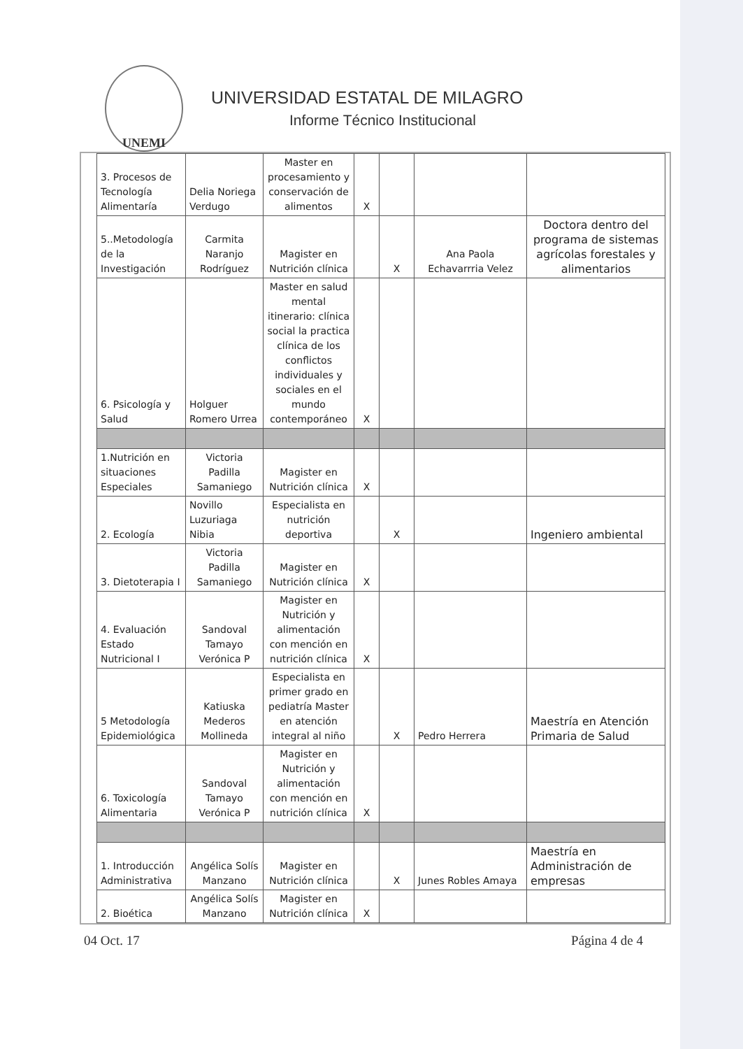UNEMI
UNIVERSIDAD ESTATAL DE MILAGRO
Informe Técnico Institucional
| 3. Procesos de Tecnología Alimentaría | Delia Noriega Verdugo | Master en procesamiento y conservación de alimentos | X | | | |
| 5..Metodología de la Investigación | Carmita Naranjo Rodríguez | Magister en Nutrición clínica | | X | Ana Paola Echavarrria Velez | Doctora dentro del programa de sistemas agrícolas forestales y alimentarios |
| 6. Psicología y Salud | Holguer Romero Urrea | Master en salud mental itinerario: clínica social la practica clínica de los conflictos individuales y sociales en el mundo contemporáneo | X | | | |
| 1.Nutrición en situaciones Especiales | Victoria Padilla Samaniego | Magister en Nutrición clínica | X | | | |
| 2. Ecología | Novillo Luzuriaga Nibia | Especialista en nutrición deportiva | | X | | Ingeniero ambiental |
| 3. Dietoterapia I | Victoria Padilla Samaniego | Magister en Nutrición clínica | X | | | |
| 4. Evaluación Estado Nutricional I | Sandoval Tamayo Verónica P | Magister en Nutrición y alimentación con mención en nutrición clínica | X | | | |
| 5 Metodología Epidemiológica | Katiuska Mederos Mollineda | Especialista en primer grado en pediatría Master en atención integral al niño | | X | Pedro Herrera | Maestría en Atención Primaria de Salud |
| 6. Toxicología Alimentaria | Sandoval Tamayo Verónica P | Magister en Nutrición y alimentación con mención en nutrición clínica | X | | | |
| 1. Introducción Administrativa | Angélica Solís Manzano | Magister en Nutrición clínica | | X | Junes Robles Amaya | Maestría en Administración de empresas |
| 2. Bioética | Angélica Solís Manzano | Magister en Nutrición clínica | X | | | |
04 Oct. 17 Página 4 de 4